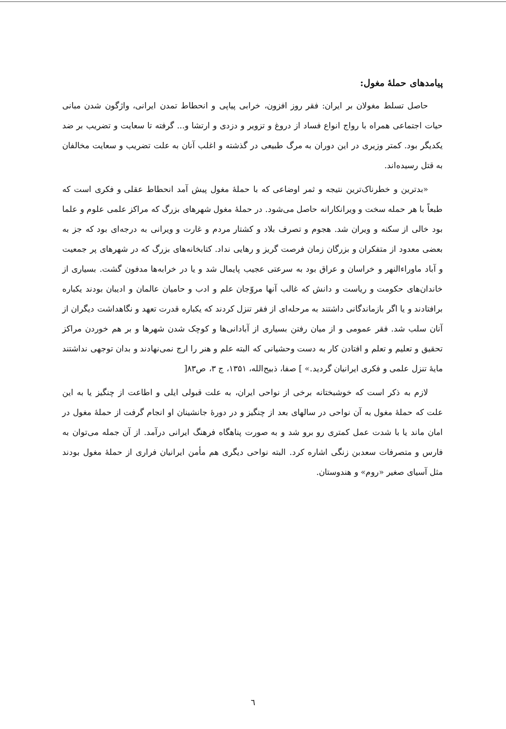پیامدهای حملهٔ مغول:
حاصل تسلط مغولان بر ایران: فقر روز افزون، خرابی پیاپی و انحطاط تمدن ایرانی، واژگون شدن مبانی حیات اجتماعی همراه با رواج انواع فساد از دروغ و تزویر و دزدی و ارتشا و... گرفته تا سعایت و تضریب بر ضد یکدیگر بود. کمتر وزیری در این دوران به مرگ طبیعی در گذشته و اغلب آنان به علت تضریب و سعایت مخالفان به قتل رسیده‌اند.
«بدترین و خطرناک‌ترین نتیجه و ثمر اوضاعی که با حملهٔ مغول پیش آمد انحطاط عقلی و فکری است که طبعاً با هر حمله سخت و ویرانکارانه حاصل می‌شود. در حملهٔ مغول شهرهای بزرگ که مراکز علمی علوم و علما بود خالی از سکنه و ویران شد. هجوم و تصرف بلاد و کشتار مردم و غارت و ویرانی به درجه‌ای بود که جز به بعضی معدود از متفکران و بزرگان زمان فرصت گریز و رهایی نداد. کتابخانه‌های بزرگ که در شهرهای پر جمعیت و آباد ماوراءالنهر و خراسان و عراق بود به سرعتی عجیب پایمال شد و یا در خرابه‌ها مدفون گشت. بسیاری از خاندان‌های حکومت و ریاست و دانش که غالب آنها مروّجان علم و ادب و حامیان عالمان و ادیبان بودند یکباره برافتادند و یا اگر بازماندگانی داشتند به مرحله‌ای از فقر تنزل کردند که یکباره قدرت تعهد و نگاهداشت دیگران از آنان سلب شد. فقر عمومی و از میان رفتن بسیاری از آبادانی‌ها و کوچک شدن شهرها و بر هم خوردن مراکز تحقیق و تعلیم و تعلم و افتادن کار به دست وحشیانی که البته علم و هنر را ارج نمی‌نهادند و بدان توجهی نداشتند مایهٔ تنزل علمی و فکری ایرانیان گردید.» ] صفا، ذبیح‌الله، ۱۳۵۱، ج ۳، ص۸۳[
لازم به ذکر است که خوشبختانه برخی از نواحی ایران، به علت قبولی ایلی و اطاعت از چنگیز یا به این علت که حملهٔ مغول به آن نواحی در سالهای بعد از چنگیز و در دورهٔ جانشینان او انجام گرفت از حملهٔ مغول در امان ماند یا با شدت عمل کمتری رو برو شد و به صورت پناهگاه فرهنگ ایرانی درآمد. از آن جمله می‌توان به فارس و متصرفات سعدبن زنگی اشاره کرد. البته نواحی دیگری هم مأمن ایرانیان فراری از حملهٔ مغول بودند مثل آسیای صغیر «روم» و هندوستان.
٦